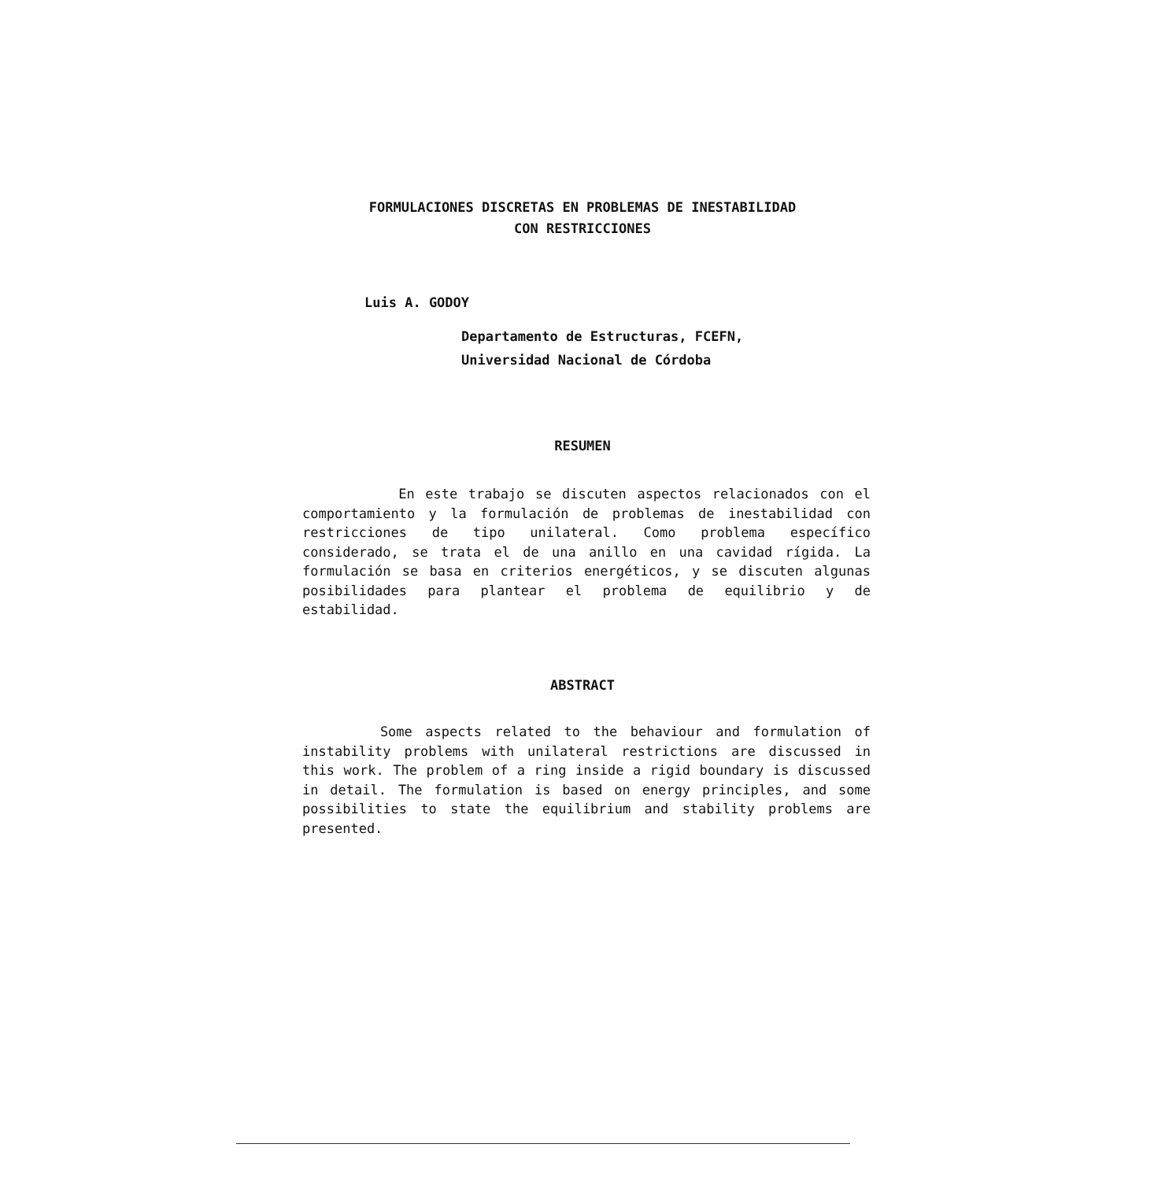FORMULACIONES DISCRETAS EN PROBLEMAS DE INESTABILIDAD
CON RESTRICCIONES
Luis A. GODOY
Departamento de Estructuras, FCEFN,
Universidad Nacional de Córdoba
RESUMEN
En este trabajo se discuten aspectos relacionados con el comportamiento y la formulación de problemas de inestabilidad con restricciones de tipo unilateral. Como problema específico considerado, se trata el de una anillo en una cavidad rígida. La formulación se basa en criterios energéticos, y se discuten algunas posibilidades para plantear el problema de equilibrio y de estabilidad.
ABSTRACT
Some aspects related to the behaviour and formulation of instability problems with unilateral restrictions are discussed in this work. The problem of a ring inside a rigid boundary is discussed in detail. The formulation is based on energy principles, and some possibilities to state the equilibrium and stability problems are presented.